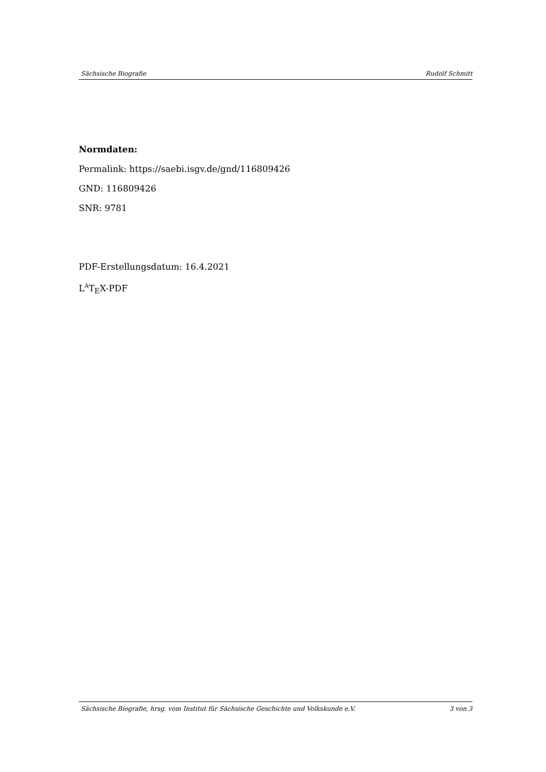Sächsische Biografie Rudolf Schmitt
Normdaten:
Permalink: https://saebi.isgv.de/gnd/116809426
GND: 116809426
SNR: 9781
PDF-Erstellungsdatum: 16.4.2021
L<sup>A</sup>T<sub>E</sub>X-PDF
Sächsische Biografie, hrsg. vom Institut für Sächsische Geschichte und Volkskunde e.V. 3 von 3